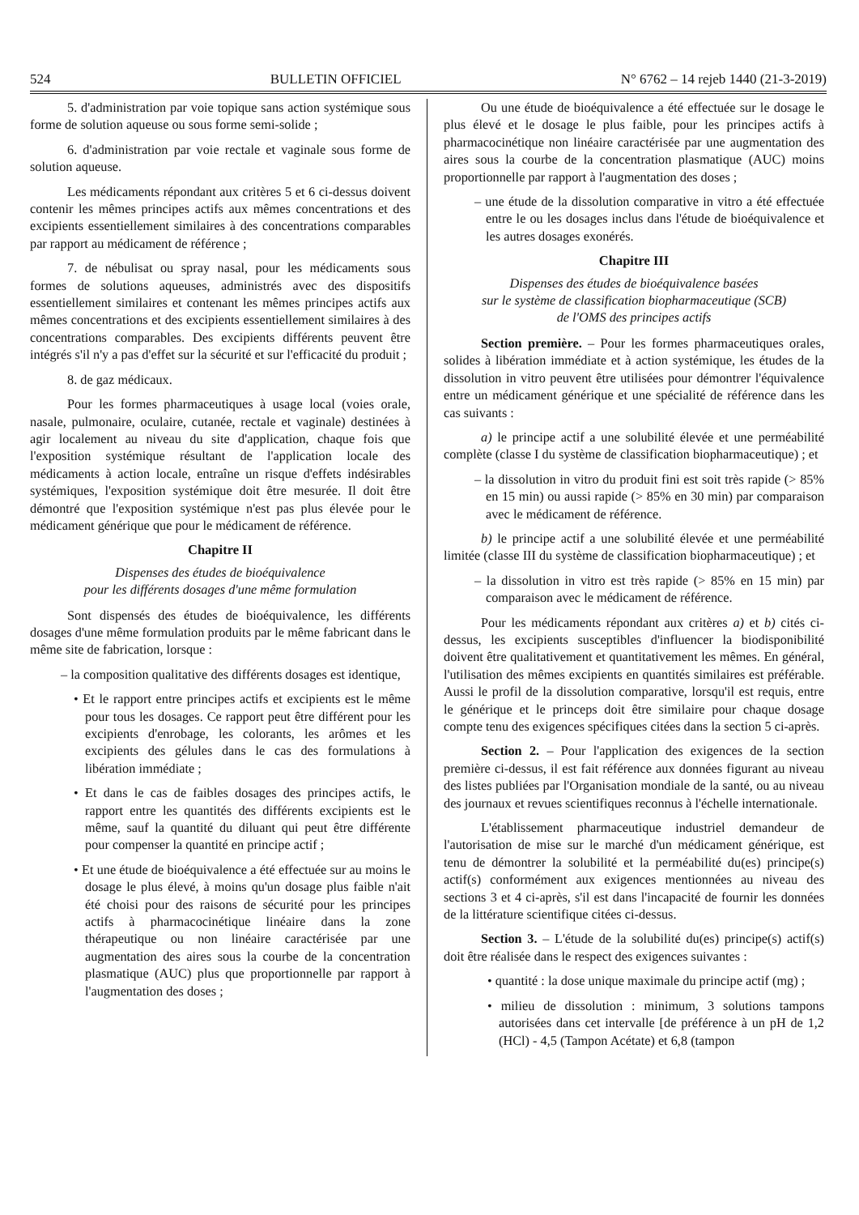524 BULLETIN OFFICIEL N° 6762 – 14 rejeb 1440 (21-3-2019)
5. d'administration par voie topique sans action systémique sous forme de solution aqueuse ou sous forme semi-solide ;
6. d'administration par voie rectale et vaginale sous forme de solution aqueuse.
Les médicaments répondant aux critères 5 et 6 ci-dessus doivent contenir les mêmes principes actifs aux mêmes concentrations et des excipients essentiellement similaires à des concentrations comparables par rapport au médicament de référence ;
7. de nébulisat ou spray nasal, pour les médicaments sous formes de solutions aqueuses, administrés avec des dispositifs essentiellement similaires et contenant les mêmes principes actifs aux mêmes concentrations et des excipients essentiellement similaires à des concentrations comparables. Des excipients différents peuvent être intégrés s'il n'y a pas d'effet sur la sécurité et sur l'efficacité du produit ;
8. de gaz médicaux.
Pour les formes pharmaceutiques à usage local (voies orale, nasale, pulmonaire, oculaire, cutanée, rectale et vaginale) destinées à agir localement au niveau du site d'application, chaque fois que l'exposition systémique résultant de l'application locale des médicaments à action locale, entraîne un risque d'effets indésirables systémiques, l'exposition systémique doit être mesurée. Il doit être démontré que l'exposition systémique n'est pas plus élevée pour le médicament générique que pour le médicament de référence.
Chapitre II
Dispenses des études de bioéquivalence
pour les différents dosages d'une même formulation
Sont dispensés des études de bioéquivalence, les différents dosages d'une même formulation produits par le même fabricant dans le même site de fabrication, lorsque :
– la composition qualitative des différents dosages est identique,
• Et le rapport entre principes actifs et excipients est le même pour tous les dosages. Ce rapport peut être différent pour les excipients d'enrobage, les colorants, les arômes et les excipients des gélules dans le cas des formulations à libération immédiate ;
• Et dans le cas de faibles dosages des principes actifs, le rapport entre les quantités des différents excipients est le même, sauf la quantité du diluant qui peut être différente pour compenser la quantité en principe actif ;
• Et une étude de bioéquivalence a été effectuée sur au moins le dosage le plus élevé, à moins qu'un dosage plus faible n'ait été choisi pour des raisons de sécurité pour les principes actifs à pharmacocinétique linéaire dans la zone thérapeutique ou non linéaire caractérisée par une augmentation des aires sous la courbe de la concentration plasmatique (AUC) plus que proportionnelle par rapport à l'augmentation des doses ;
Ou une étude de bioéquivalence a été effectuée sur le dosage le plus élevé et le dosage le plus faible, pour les principes actifs à pharmacocinétique non linéaire caractérisée par une augmentation des aires sous la courbe de la concentration plasmatique (AUC) moins proportionnelle par rapport à l'augmentation des doses ;
– une étude de la dissolution comparative in vitro a été effectuée entre le ou les dosages inclus dans l'étude de bioéquivalence et les autres dosages exonérés.
Chapitre III
Dispenses des études de bioéquivalence basées
sur le système de classification biopharmaceutique (SCB)
de l'OMS des principes actifs
Section première. – Pour les formes pharmaceutiques orales, solides à libération immédiate et à action systémique, les études de la dissolution in vitro peuvent être utilisées pour démontrer l'équivalence entre un médicament générique et une spécialité de référence dans les cas suivants :
a) le principe actif a une solubilité élevée et une perméabilité complète (classe I du système de classification biopharmaceutique) ; et
– la dissolution in vitro du produit fini est soit très rapide (> 85% en 15 min) ou aussi rapide (> 85% en 30 min) par comparaison avec le médicament de référence.
b) le principe actif a une solubilité élevée et une perméabilité limitée (classe III du système de classification biopharmaceutique) ; et
– la dissolution in vitro est très rapide (> 85% en 15 min) par comparaison avec le médicament de référence.
Pour les médicaments répondant aux critères a) et b) cités ci-dessus, les excipients susceptibles d'influencer la biodisponibilité doivent être qualitativement et quantitativement les mêmes. En général, l'utilisation des mêmes excipients en quantités similaires est préférable. Aussi le profil de la dissolution comparative, lorsqu'il est requis, entre le générique et le princeps doit être similaire pour chaque dosage compte tenu des exigences spécifiques citées dans la section 5 ci-après.
Section 2. – Pour l'application des exigences de la section première ci-dessus, il est fait référence aux données figurant au niveau des listes publiées par l'Organisation mondiale de la santé, ou au niveau des journaux et revues scientifiques reconnus à l'échelle internationale.
L'établissement pharmaceutique industriel demandeur de l'autorisation de mise sur le marché d'un médicament générique, est tenu de démontrer la solubilité et la perméabilité du(es) principe(s) actif(s) conformément aux exigences mentionnées au niveau des sections 3 et 4 ci-après, s'il est dans l'incapacité de fournir les données de la littérature scientifique citées ci-dessus.
Section 3. – L'étude de la solubilité du(es) principe(s) actif(s) doit être réalisée dans le respect des exigences suivantes :
• quantité : la dose unique maximale du principe actif (mg) ;
• milieu de dissolution : minimum, 3 solutions tampons autorisées dans cet intervalle [de préférence à un pH de 1,2 (HCl) - 4,5 (Tampon Acétate) et 6,8 (tampon